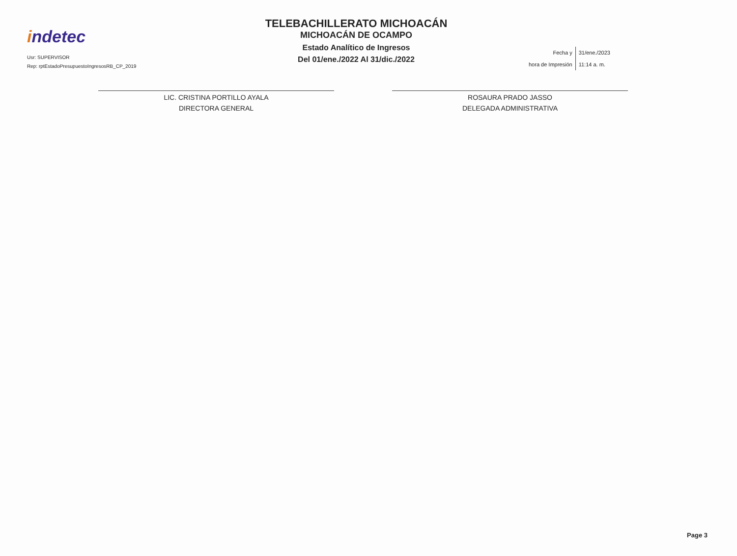indetec
Usr: SUPERVISOR
Rep: rptEstadoPresupuestoIngresosRB_CP_2019
TELEBACHILLERATO MICHOACÁN
MICHOACÁN DE OCAMPO
Estado Analítico de Ingresos
Del 01/ene./2022 Al 31/dic./2022
| Fecha y | 31/ene./2023 |
| hora de Impresión | 11:14 a. m. |
LIC. CRISTINA PORTILLO AYALA
DIRECTORA GENERAL
ROSAURA PRADO JASSO
DELEGADA ADMINISTRATIVA
Page 3